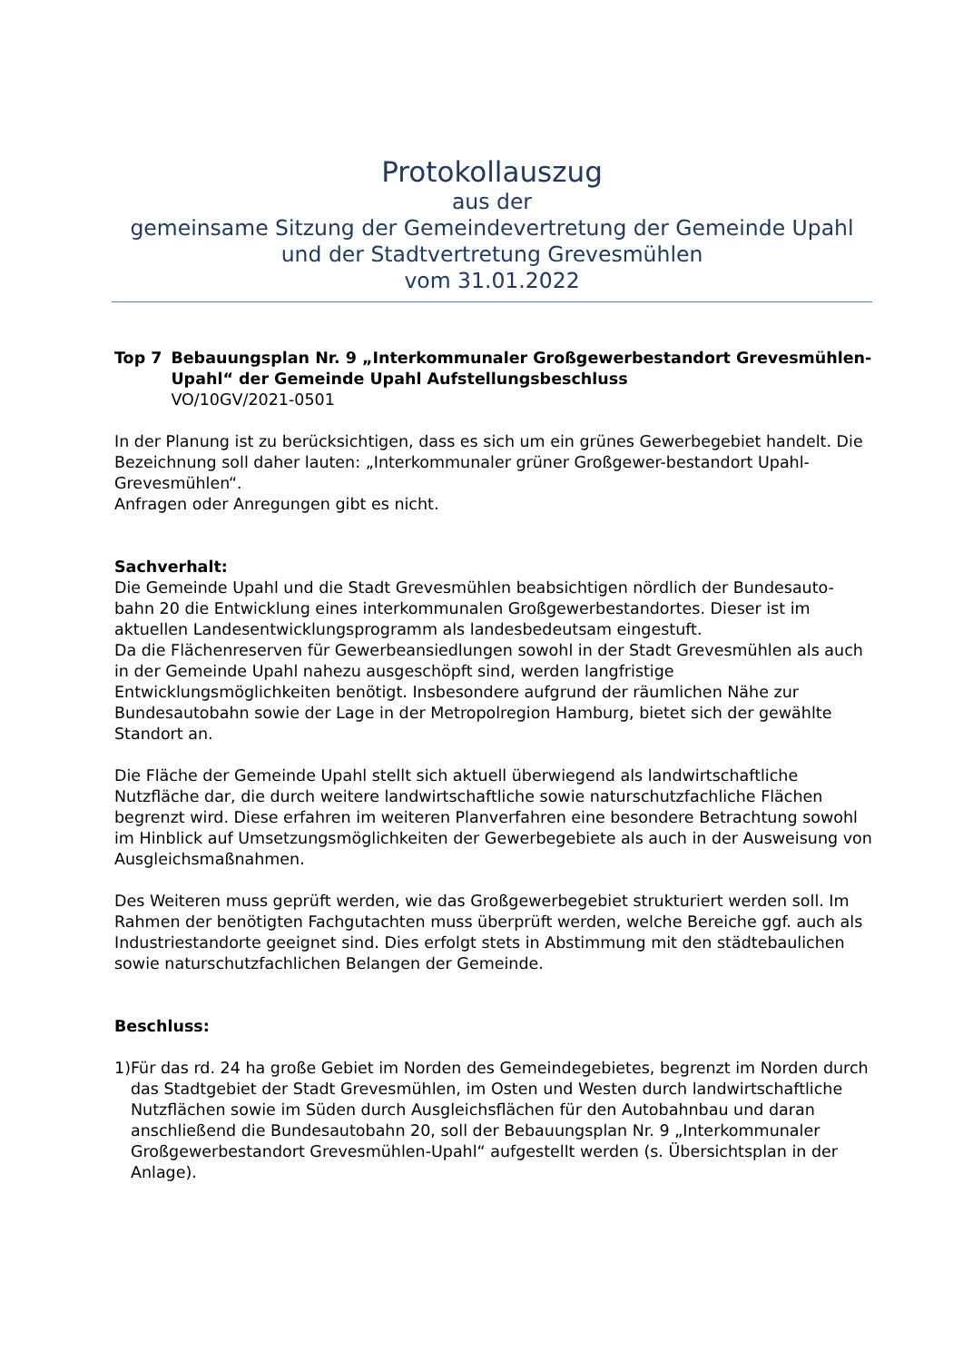Protokollauszug
aus der
gemeinsame Sitzung der Gemeindevertretung der Gemeinde Upahl und der Stadtvertretung Grevesmühlen
vom 31.01.2022
Top 7 Bebauungsplan Nr. 9 „Interkommunaler Großgewerbestandort Grevesmühlen-Upahl“ der Gemeinde Upahl Aufstellungsbeschluss
VO/10GV/2021-0501
In der Planung ist zu berücksichtigen, dass es sich um ein grünes Gewerbegebiet handelt. Die Bezeichnung soll daher lauten: „Interkommunaler grüner Großgewer-bestandort Upahl-Grevesmühlen“.
Anfragen oder Anregungen gibt es nicht.
Sachverhalt:
Die Gemeinde Upahl und die Stadt Grevesmühlen beabsichtigen nördlich der Bundesauto-bahn 20 die Entwicklung eines interkommunalen Großgewerbestandortes. Dieser ist im aktuellen Landesentwicklungsprogramm als landesbedeutsam eingestuft.
Da die Flächenreserven für Gewerbeansiedlungen sowohl in der Stadt Grevesmühlen als auch in der Gemeinde Upahl nahezu ausgeschöpft sind, werden langfristige Entwicklungsmöglichkeiten benötigt. Insbesondere aufgrund der räumlichen Nähe zur Bundesautobahn sowie der Lage in der Metropolregion Hamburg, bietet sich der gewählte Standort an.
Die Fläche der Gemeinde Upahl stellt sich aktuell überwiegend als landwirtschaftliche Nutzfläche dar, die durch weitere landwirtschaftliche sowie naturschutzfachliche Flächen begrenzt wird. Diese erfahren im weiteren Planverfahren eine besondere Betrachtung sowohl im Hinblick auf Umsetzungsmöglichkeiten der Gewerbegebiete als auch in der Ausweisung von Ausgleichsmaßnahmen.
Des Weiteren muss geprüft werden, wie das Großgewerbegebiet strukturiert werden soll. Im Rahmen der benötigten Fachgutachten muss überprüft werden, welche Bereiche ggf. auch als Industriestandorte geeignet sind. Dies erfolgt stets in Abstimmung mit den städtebaulichen sowie naturschutzfachlichen Belangen der Gemeinde.
Beschluss:
1) Für das rd. 24 ha große Gebiet im Norden des Gemeindegebietes, begrenzt im Norden durch das Stadtgebiet der Stadt Grevesmühlen, im Osten und Westen durch landwirtschaftliche Nutzflächen sowie im Süden durch Ausgleichsflächen für den Autobahnbau und daran anschließend die Bundesautobahn 20, soll der Bebauungsplan Nr. 9 „Interkommunaler Großgewerbestandort Grevesmühlen-Upahl“ aufgestellt werden (s. Übersichtsplan in der Anlage).